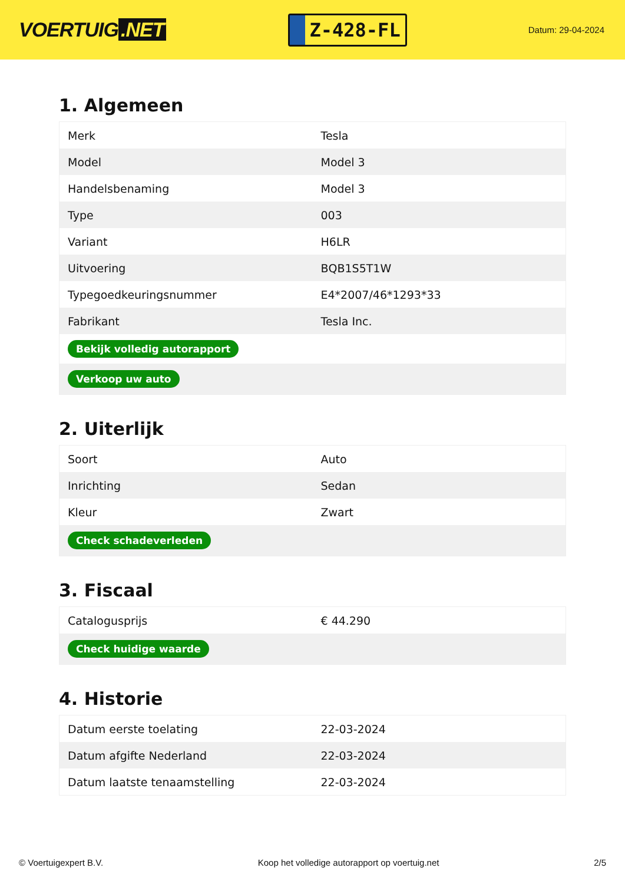VOERTUIG.NET
Z-428-FL
Datum: 29-04-2024
1. Algemeen
| Merk | Tesla |
| Model | Model 3 |
| Handelsbenaming | Model 3 |
| Type | 003 |
| Variant | H6LR |
| Uitvoering | BQB1S5T1W |
| Typegoedkeuringsnummer | E4*2007/46*1293*33 |
| Fabrikant | Tesla Inc. |
| Bekijk volledig autorapport | |
| Verkoop uw auto | |
2. Uiterlijk
| Soort | Auto |
| Inrichting | Sedan |
| Kleur | Zwart |
| Check schadeverleden | |
3. Fiscaal
| Catalogusprijs | € 44.290 |
| Check huidige waarde | |
4. Historie
| Datum eerste toelating | 22-03-2024 |
| Datum afgifte Nederland | 22-03-2024 |
| Datum laatste tenaamstelling | 22-03-2024 |
© Voertuigexpert B.V. Koop het volledige autorapport op voertuig.net 2/5